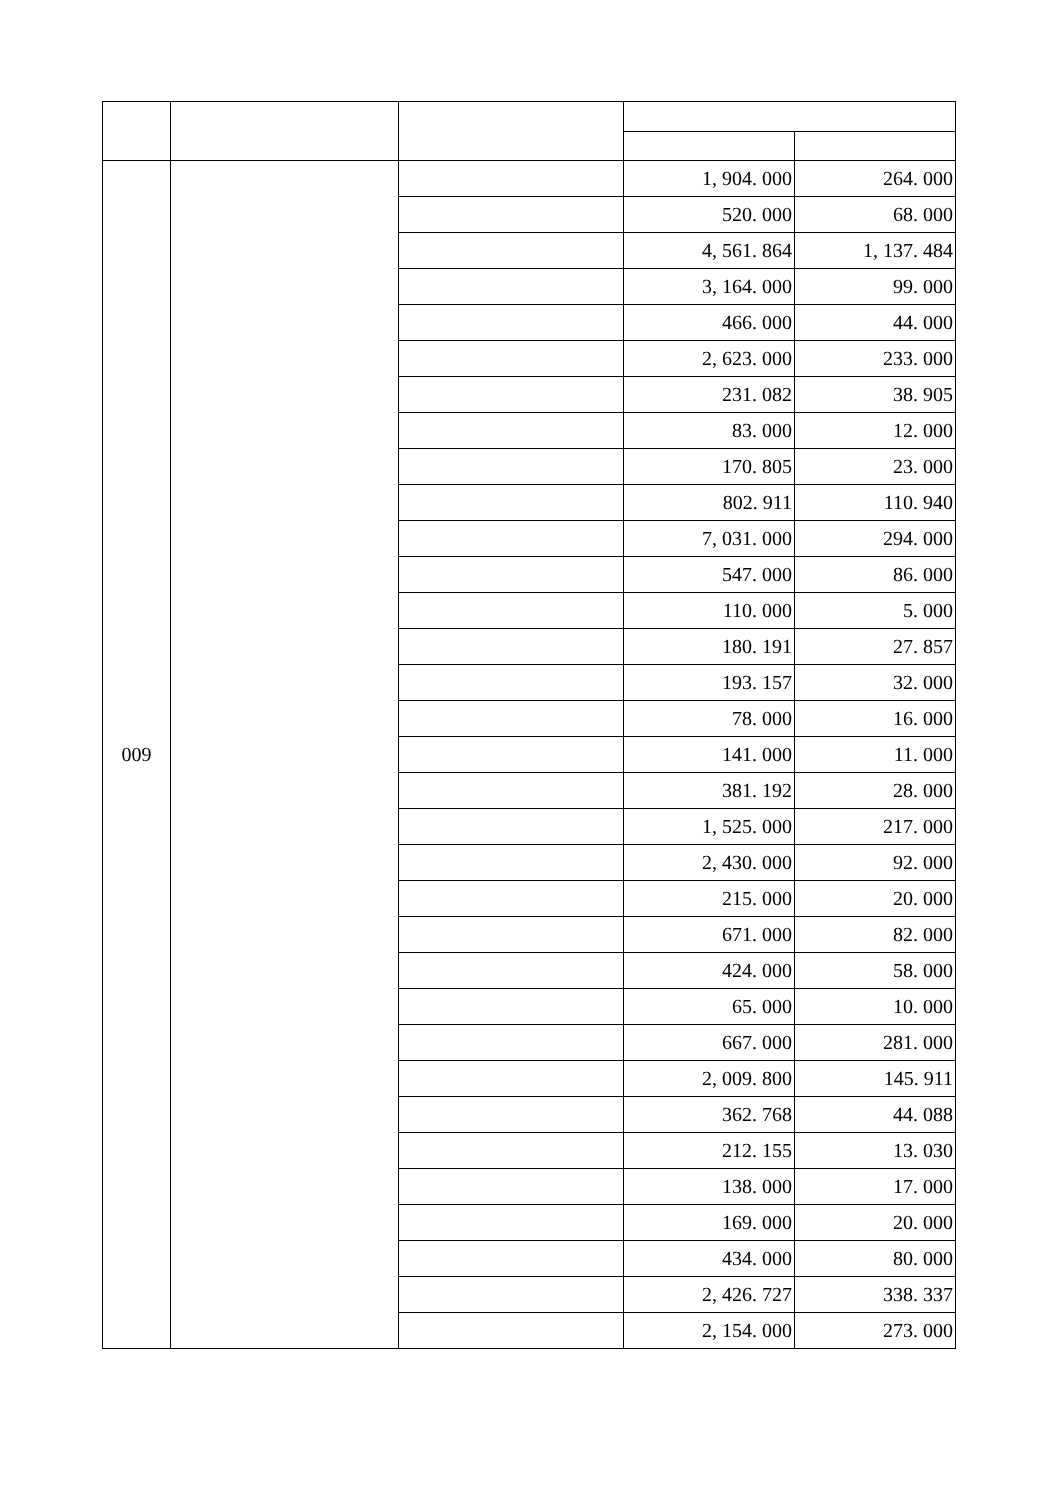| 009 | | | 1, 904. 000 | 264. 000 |
| | | | 520. 000 | 68. 000 |
| | | | 4, 561. 864 | 1, 137. 484 |
| | | | 3, 164. 000 | 99. 000 |
| | | | 466. 000 | 44. 000 |
| | | | 2, 623. 000 | 233. 000 |
| | | | 231. 082 | 38. 905 |
| | | | 83. 000 | 12. 000 |
| | | | 170. 805 | 23. 000 |
| | | | 802. 911 | 110. 940 |
| | | | 7, 031. 000 | 294. 000 |
| | | | 547. 000 | 86. 000 |
| | | | 110. 000 | 5. 000 |
| | | | 180. 191 | 27. 857 |
| | | | 193. 157 | 32. 000 |
| | | | 78. 000 | 16. 000 |
| | | | 141. 000 | 11. 000 |
| | | | 381. 192 | 28. 000 |
| | | | 1, 525. 000 | 217. 000 |
| | | | 2, 430. 000 | 92. 000 |
| | | | 215. 000 | 20. 000 |
| | | | 671. 000 | 82. 000 |
| | | | 424. 000 | 58. 000 |
| | | | 65. 000 | 10. 000 |
| | | | 667. 000 | 281. 000 |
| | | | 2, 009. 800 | 145. 911 |
| | | | 362. 768 | 44. 088 |
| | | | 212. 155 | 13. 030 |
| | | | 138. 000 | 17. 000 |
| | | | 169. 000 | 20. 000 |
| | | | 434. 000 | 80. 000 |
| | | | 2, 426. 727 | 338. 337 |
| | | | 2, 154. 000 | 273. 000 |